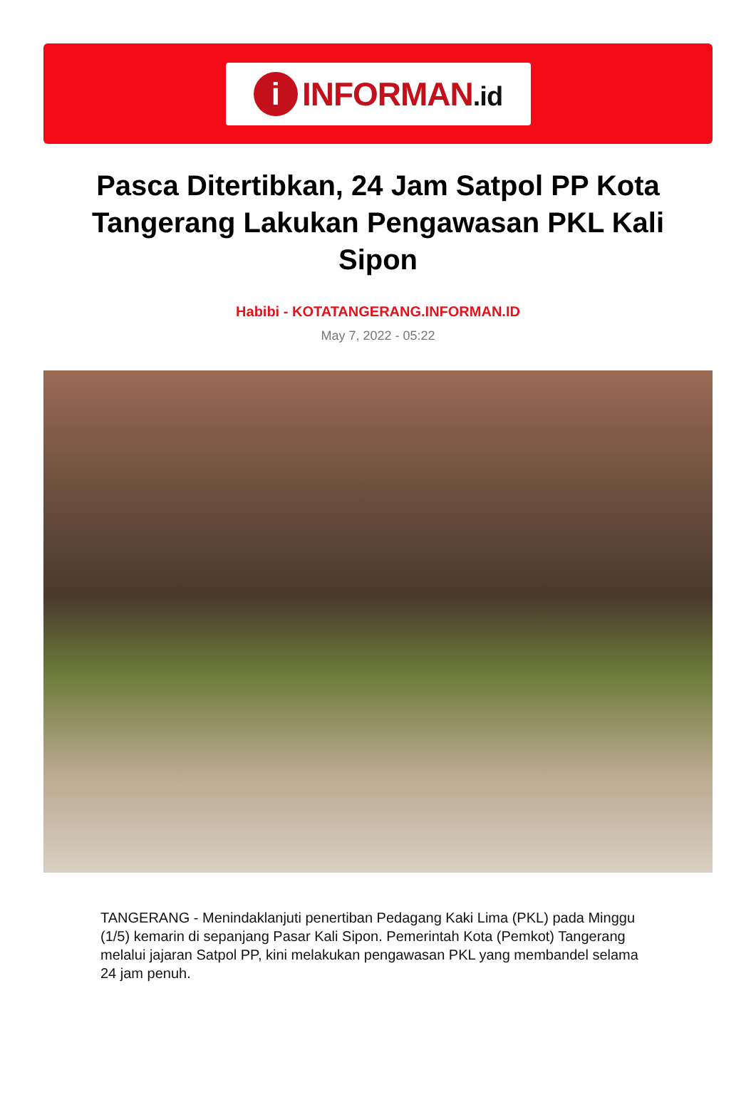i
INFORMAN.id
Pasca Ditertibkan, 24 Jam Satpol PP Kota Tangerang Lakukan Pengawasan PKL Kali Sipon
Habibi - KOTATANGERANG.INFORMAN.ID
May 7, 2022 - 05:22
TANGERANG - Menindaklanjuti penertiban Pedagang Kaki Lima (PKL) pada Minggu (1/5) kemarin di sepanjang Pasar Kali Sipon. Pemerintah Kota (Pemkot) Tangerang melalui jajaran Satpol PP, kini melakukan pengawasan PKL yang membandel selama 24 jam penuh.